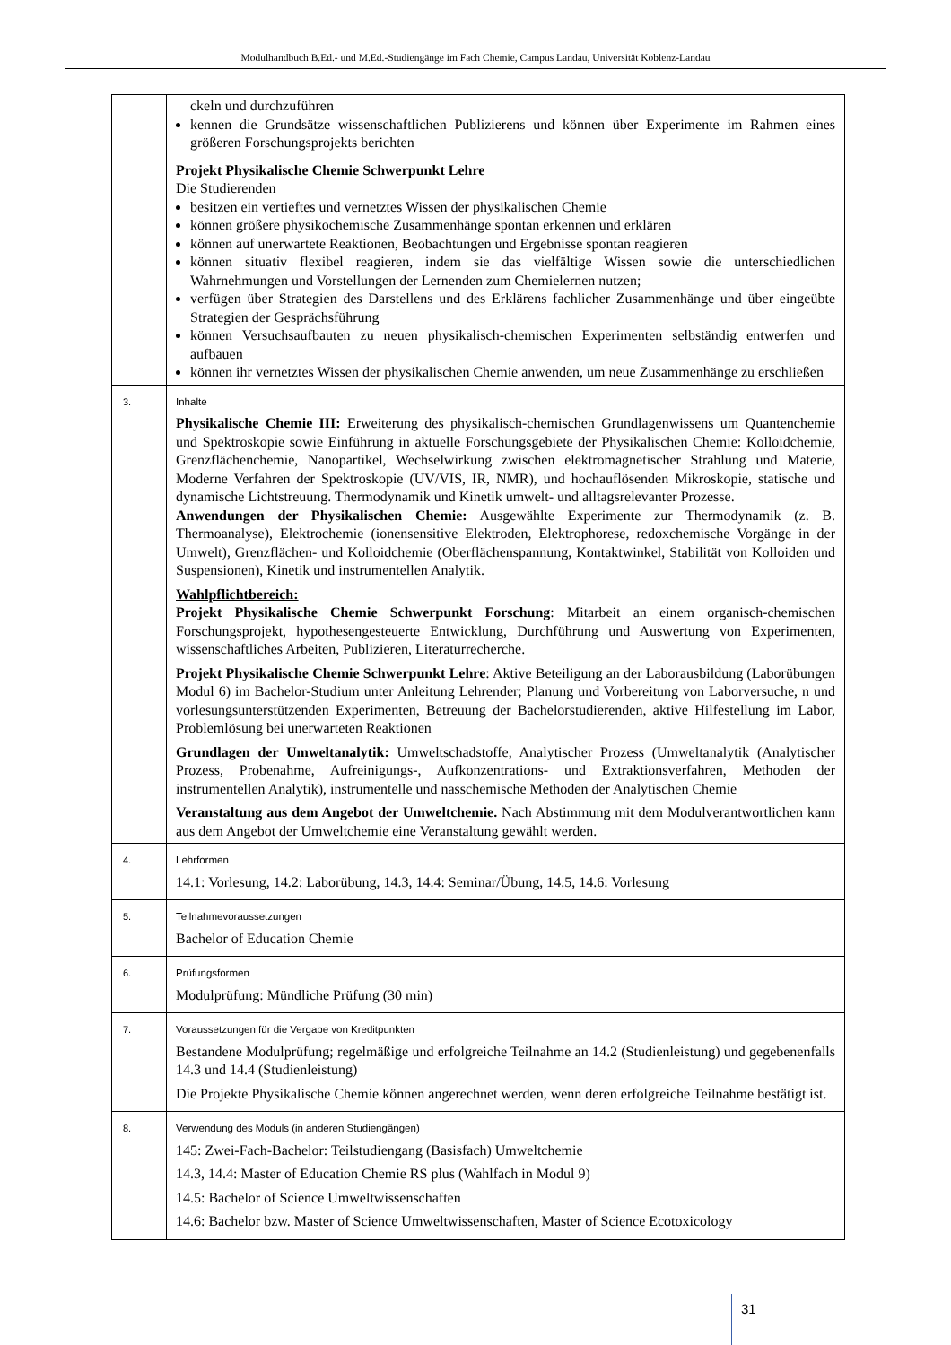Modulhandbuch B.Ed.- und M.Ed.-Studiengänge im Fach Chemie, Campus Landau, Universität Koblenz-Landau
| | ckeln und durchzuführen kennen die Grundsätze wissenschaftlichen Publizierens und können über Experimente im Rahmen eines größeren Forschungsprojekts berichten Projekt Physikalische Chemie Schwerpunkt Lehre Die Studierenden besitzen ein vertieftes und vernetztes Wissen der physikalischen Chemie können größere physikochemische Zusammenhänge spontan erkennen und erklären können auf unerwartete Reaktionen, Beobachtungen und Ergebnisse spontan reagieren können situativ flexibel reagieren, indem sie das vielfältige Wissen sowie die unterschiedlichen Wahrnehmungen und Vorstellungen der Lernenden zum Chemielernen nutzen; verfügen über Strategien des Darstellens und des Erklärens fachlicher Zusammenhänge und über eingeübte Strategien der Gesprächsführung können Versuchsaufbauten zu neuen physikalisch-chemischen Experimenten selbständig entwerfen und aufbauen können ihr vernetztes Wissen der physikalischen Chemie anwenden, um neue Zusammenhänge zu erschließen |
| 3. | Inhalte Physikalische Chemie III: Erweiterung des physikalisch-chemischen Grundlagenwissens um Quantenchemie und Spektroskopie sowie Einführung in aktuelle Forschungsgebiete der Physikalischen Chemie: Kolloidchemie, Grenzflächenchemie, Nanopartikel, Wechselwirkung zwischen elektromagnetischer Strahlung und Materie, Moderne Verfahren der Spektroskopie (UV/VIS, IR, NMR), und hochauflösenden Mikroskopie, statische und dynamische Lichtstreuung. Thermodynamik und Kinetik umwelt- und alltagsrelevanter Prozesse. Anwendungen der Physikalischen Chemie: Ausgewählte Experimente zur Thermodynamik (z. B. Thermoanalyse), Elektrochemie (ionensensitive Elektroden, Elektrophorese, redoxchemische Vorgänge in der Umwelt), Grenzflächen- und Kolloidchemie (Oberflächenspannung, Kontaktwinkel, Stabilität von Kolloiden und Suspensionen), Kinetik und instrumentellen Analytik. Wahlpflichtbereich: Projekt Physikalische Chemie Schwerpunkt Forschung : Mitarbeit an einem organisch-chemischen Forschungsprojekt, hypothesengesteuerte Entwicklung, Durchführung und Auswertung von Experimenten, wissenschaftliches Arbeiten, Publizieren, Literaturrecherche. Projekt Physikalische Chemie Schwerpunkt Lehre : Aktive Beteiligung an der Laborausbildung (Laborübungen Modul 6) im Bachelor-Studium unter Anleitung Lehrender; Planung und Vorbereitung von Laborversuche, n und vorlesungsunterstützenden Experimenten, Betreuung der Bachelorstudierenden, aktive Hilfestellung im Labor, Problemlösung bei unerwarteten Reaktionen Grundlagen der Umweltanalytik: Umweltschadstoffe, Analytischer Prozess (Umweltanalytik (Analytischer Prozess, Probenahme, Aufreinigungs-, Aufkonzentrations- und Extraktionsverfahren, Methoden der instrumentellen Analytik), instrumentelle und nasschemische Methoden der Analytischen Chemie Veranstaltung aus dem Angebot der Umweltchemie. Nach Abstimmung mit dem Modulverantwortlichen kann aus dem Angebot der Umweltchemie eine Veranstaltung gewählt werden. |
| 4. | Lehrformen 14.1: Vorlesung, 14.2: Laborübung, 14.3, 14.4: Seminar/Übung, 14.5, 14.6: Vorlesung |
| 5. | Teilnahmevoraussetzungen Bachelor of Education Chemie |
| 6. | Prüfungsformen Modulprüfung: Mündliche Prüfung (30 min) |
| 7. | Voraussetzungen für die Vergabe von Kreditpunkten Bestandene Modulprüfung; regelmäßige und erfolgreiche Teilnahme an 14.2 (Studienleistung) und gegebenenfalls 14.3 und 14.4 (Studienleistung) Die Projekte Physikalische Chemie können angerechnet werden, wenn deren erfolgreiche Teilnahme bestätigt ist. |
| 8. | Verwendung des Moduls (in anderen Studiengängen) 145: Zwei-Fach-Bachelor: Teilstudiengang (Basisfach) Umweltchemie 14.3, 14.4: Master of Education Chemie RS plus (Wahlfach in Modul 9) 14.5: Bachelor of Science Umweltwissenschaften 14.6: Bachelor bzw. Master of Science Umweltwissenschaften, Master of Science Ecotoxicology |
31